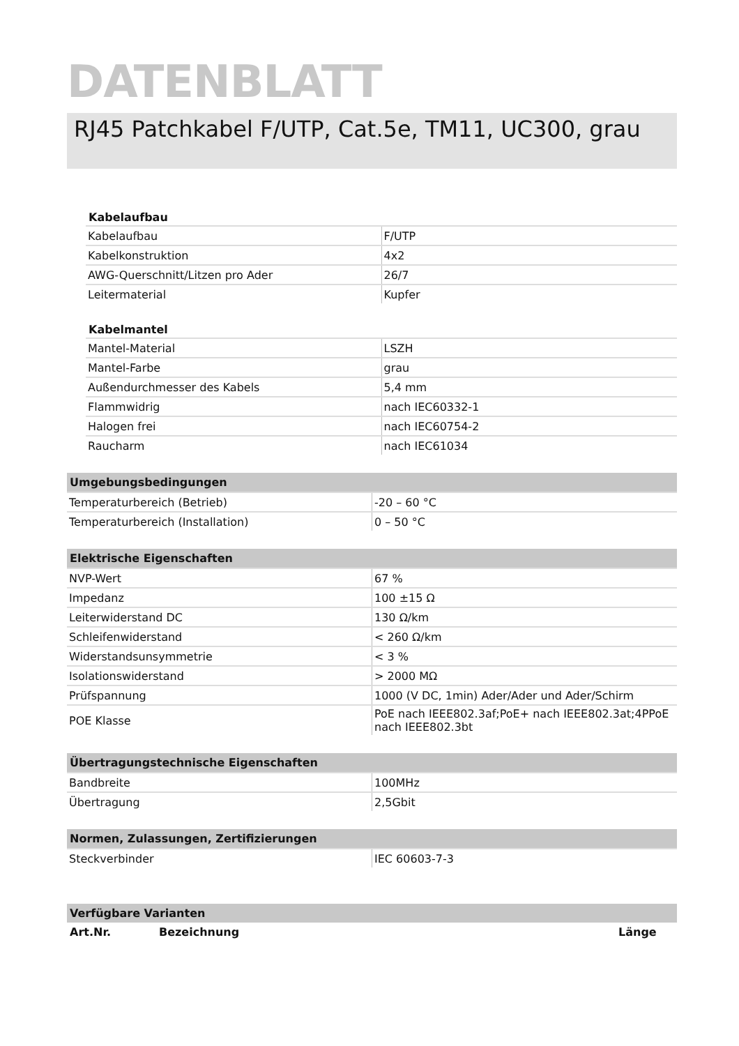DATENBLATT
RJ45 Patchkabel F/UTP, Cat.5e, TM11, UC300, grau
| Kabelaufbau | |
| --- | --- |
| Kabelaufbau | F/UTP |
| Kabelkonstruktion | 4x2 |
| AWG-Querschnitt/Litzen pro Ader | 26/7 |
| Leitermaterial | Kupfer |
| Kabelmantel | |
| --- | --- |
| Mantel-Material | LSZH |
| Mantel-Farbe | grau |
| Außendurchmesser des Kabels | 5,4 mm |
| Flammwidrig | nach IEC60332-1 |
| Halogen frei | nach IEC60754-2 |
| Raucharm | nach IEC61034 |
| Umgebungsbedingungen | |
| --- | --- |
| Temperaturbereich (Betrieb) | -20 – 60 °C |
| Temperaturbereich (Installation) | 0 – 50 °C |
| Elektrische Eigenschaften | |
| --- | --- |
| NVP-Wert | 67 % |
| Impedanz | 100 ±15 Ω |
| Leiterwiderstand DC | 130 Ω/km |
| Schleifenwiderstand | < 260 Ω/km |
| Widerstandsunsymmetrie | < 3 % |
| Isolationswiderstand | > 2000 MΩ |
| Prüfspannung | 1000 (V DC, 1min) Ader/Ader und Ader/Schirm |
| POE Klasse | PoE nach IEEE802.3af;PoE+ nach IEEE802.3at;4PPoE nach IEEE802.3bt |
| Übertragungstechnische Eigenschaften | |
| --- | --- |
| Bandbreite | 100MHz |
| Übertragung | 2,5Gbit |
| Normen, Zulassungen, Zertifizierungen | |
| --- | --- |
| Steckverbinder | IEC 60603-7-3 |
| Verfügbare Varianten | | |
| --- | --- | --- |
| Art.Nr. | Bezeichnung | Länge |